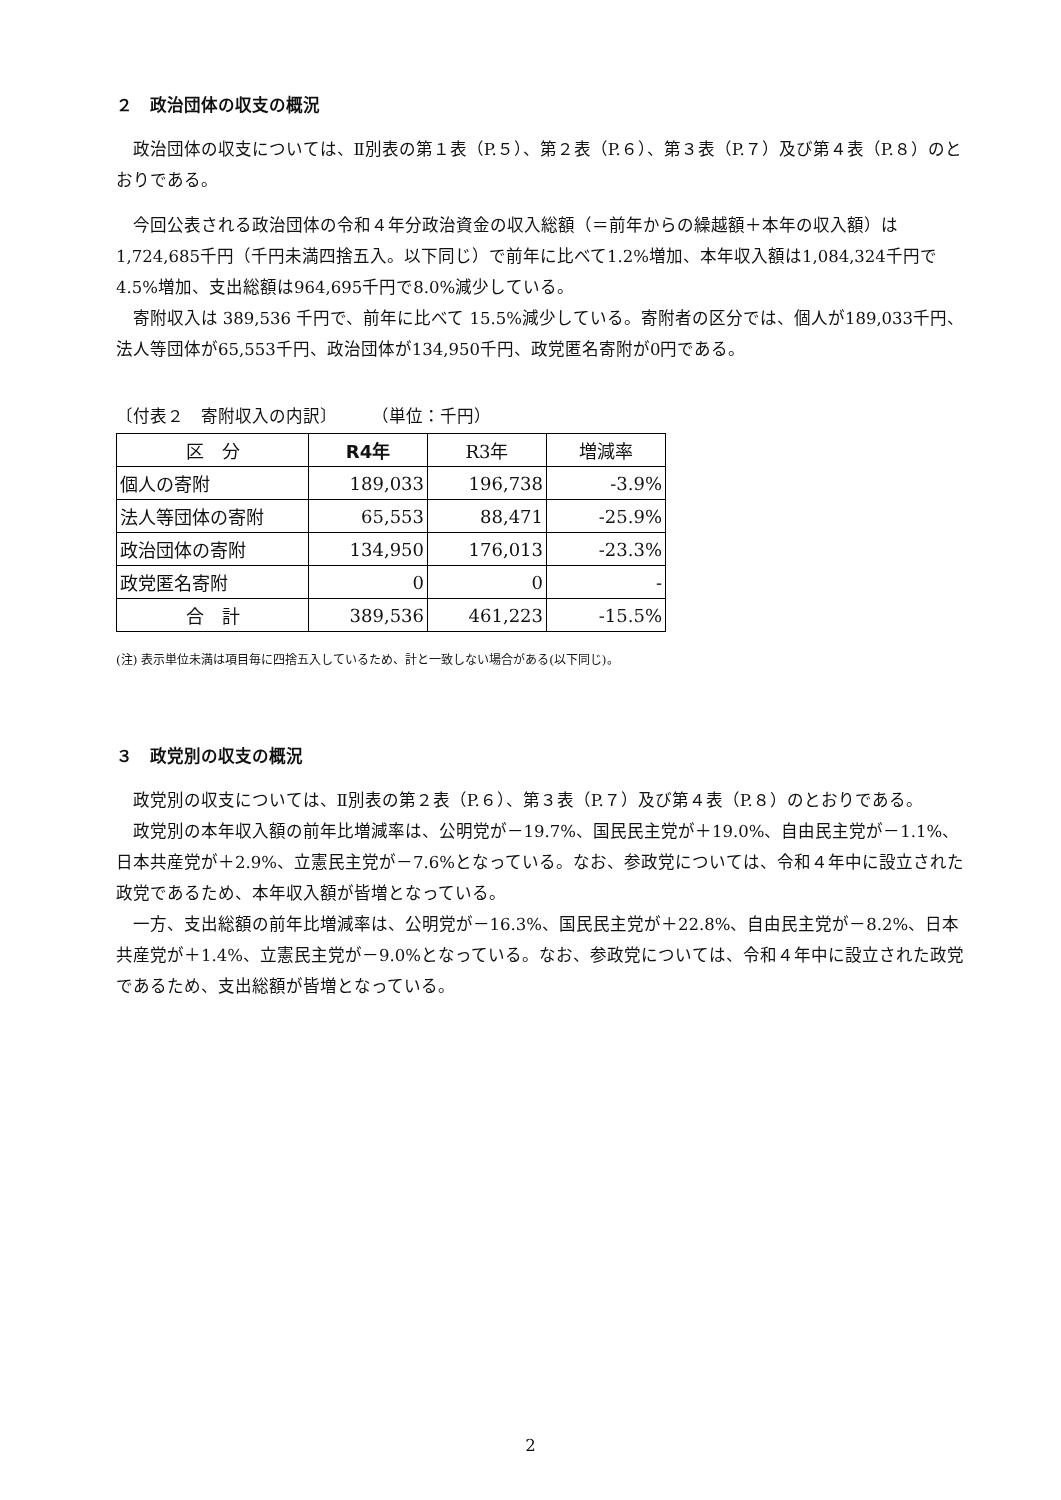２　政治団体の収支の概況
政治団体の収支については、Ⅱ別表の第１表（P.５）、第２表（P.６）、第３表（P.７）及び第４表（P.８）のとおりである。
今回公表される政治団体の令和４年分政治資金の収入総額（＝前年からの繰越額＋本年の収入額）は1,724,685千円（千円未満四捨五入。以下同じ）で前年に比べて1.2%増加、本年収入額は1,084,324千円で4.5%増加、支出総額は964,695千円で8.0%減少している。
寄附収入は 389,536 千円で、前年に比べて 15.5%減少している。寄附者の区分では、個人が189,033千円、法人等団体が65,553千円、政治団体が134,950千円、政党匿名寄附が0円である。
〔付表２　寄附収入の内訳〕　　　（単位：千円）
| 区 分 | R4年 | R3年 | 増減率 |
| --- | --- | --- | --- |
| 個人の寄附 | 189,033 | 196,738 | -3.9% |
| 法人等団体の寄附 | 65,553 | 88,471 | -25.9% |
| 政治団体の寄附 | 134,950 | 176,013 | -23.3% |
| 政党匿名寄附 | 0 | 0 | - |
| 合 計 | 389,536 | 461,223 | -15.5% |
(注) 表示単位未満は項目毎に四捨五入しているため、計と一致しない場合がある(以下同じ)。
３　政党別の収支の概況
政党別の収支については、Ⅱ別表の第２表（P.６）、第３表（P.７）及び第４表（P.８）のとおりである。
政党別の本年収入額の前年比増減率は、公明党が－19.7%、国民民主党が＋19.0%、自由民主党が－1.1%、日本共産党が＋2.9%、立憲民主党が－7.6%となっている。なお、参政党については、令和４年中に設立された政党であるため、本年収入額が皆増となっている。
一方、支出総額の前年比増減率は、公明党が－16.3%、国民民主党が＋22.8%、自由民主党が－8.2%、日本共産党が＋1.4%、立憲民主党が－9.0%となっている。なお、参政党については、令和４年中に設立された政党であるため、支出総額が皆増となっている。
2